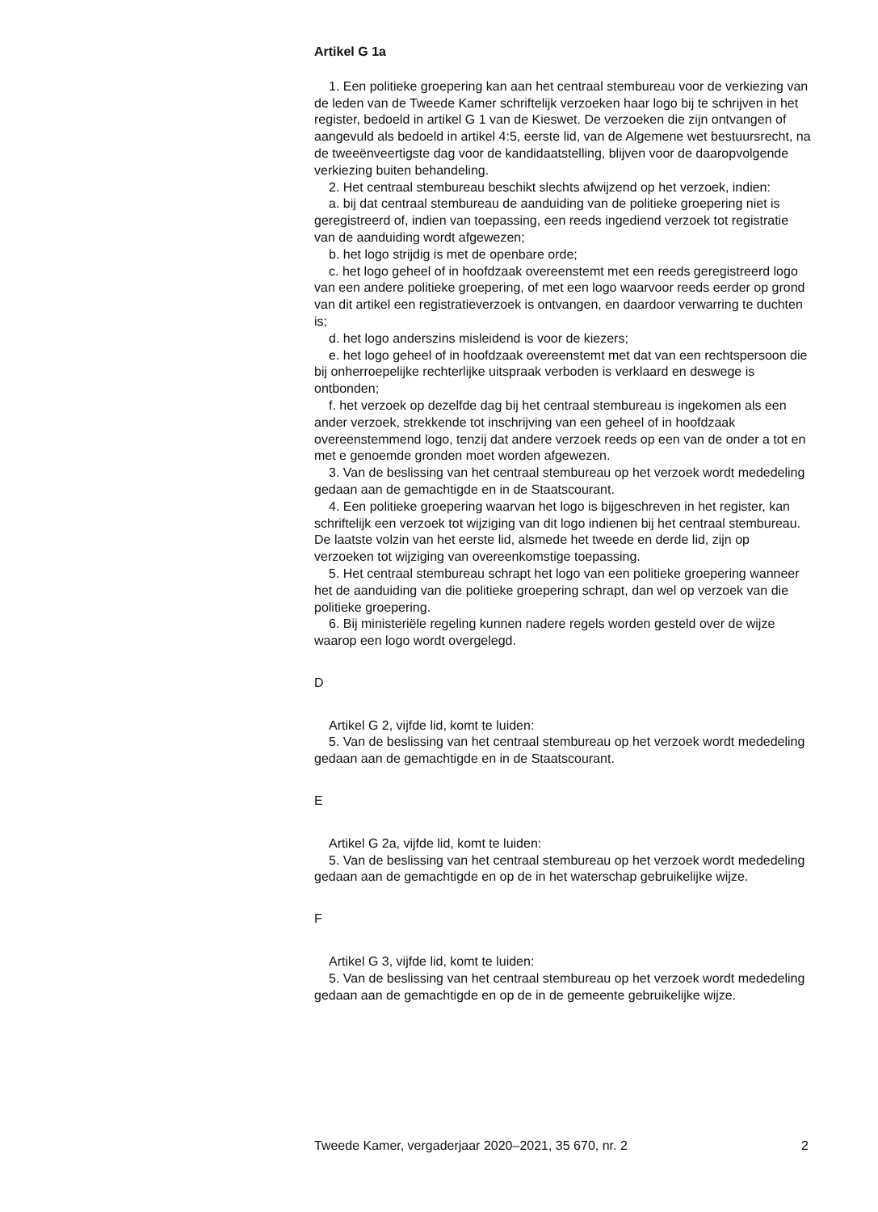Artikel G 1a
1. Een politieke groepering kan aan het centraal stembureau voor de verkiezing van de leden van de Tweede Kamer schriftelijk verzoeken haar logo bij te schrijven in het register, bedoeld in artikel G 1 van de Kieswet. De verzoeken die zijn ontvangen of aangevuld als bedoeld in artikel 4:5, eerste lid, van de Algemene wet bestuursrecht, na de tweeënveertigste dag voor de kandidaatstelling, blijven voor de daaropvolgende verkiezing buiten behandeling.
2. Het centraal stembureau beschikt slechts afwijzend op het verzoek, indien:
a. bij dat centraal stembureau de aanduiding van de politieke groepering niet is geregistreerd of, indien van toepassing, een reeds ingediend verzoek tot registratie van de aanduiding wordt afgewezen;
b. het logo strijdig is met de openbare orde;
c. het logo geheel of in hoofdzaak overeenstemt met een reeds geregistreerd logo van een andere politieke groepering, of met een logo waarvoor reeds eerder op grond van dit artikel een registratieverzoek is ontvangen, en daardoor verwarring te duchten is;
d. het logo anderszins misleidend is voor de kiezers;
e. het logo geheel of in hoofdzaak overeenstemt met dat van een rechtspersoon die bij onherroepelijke rechterlijke uitspraak verboden is verklaard en deswege is ontbonden;
f. het verzoek op dezelfde dag bij het centraal stembureau is ingekomen als een ander verzoek, strekkende tot inschrijving van een geheel of in hoofdzaak overeenstemmend logo, tenzij dat andere verzoek reeds op een van de onder a tot en met e genoemde gronden moet worden afgewezen.
3. Van de beslissing van het centraal stembureau op het verzoek wordt mededeling gedaan aan de gemachtigde en in de Staatscourant.
4. Een politieke groepering waarvan het logo is bijgeschreven in het register, kan schriftelijk een verzoek tot wijziging van dit logo indienen bij het centraal stembureau. De laatste volzin van het eerste lid, alsmede het tweede en derde lid, zijn op verzoeken tot wijziging van overeenkomstige toepassing.
5. Het centraal stembureau schrapt het logo van een politieke groepering wanneer het de aanduiding van die politieke groepering schrapt, dan wel op verzoek van die politieke groepering.
6. Bij ministeriële regeling kunnen nadere regels worden gesteld over de wijze waarop een logo wordt overgelegd.
D
Artikel G 2, vijfde lid, komt te luiden:
5. Van de beslissing van het centraal stembureau op het verzoek wordt mededeling gedaan aan de gemachtigde en in de Staatscourant.
E
Artikel G 2a, vijfde lid, komt te luiden:
5. Van de beslissing van het centraal stembureau op het verzoek wordt mededeling gedaan aan de gemachtigde en op de in het waterschap gebruikelijke wijze.
F
Artikel G 3, vijfde lid, komt te luiden:
5. Van de beslissing van het centraal stembureau op het verzoek wordt mededeling gedaan aan de gemachtigde en op de in de gemeente gebruikelijke wijze.
Tweede Kamer, vergaderjaar 2020–2021, 35 670, nr. 2 2